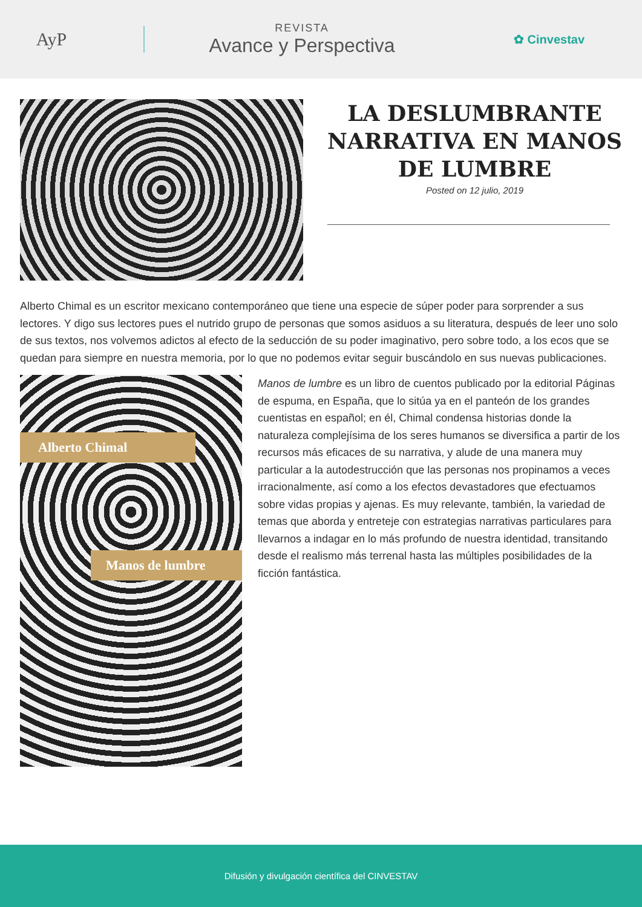AyP
REVISTA
Avance y Perspectiva
✿ Cinvestav
LA DESLUMBRANTE NARRATIVA EN MANOS DE LUMBRE
Posted on 12 julio, 2019
Alberto Chimal es un escritor mexicano contemporáneo que tiene una especie de súper poder para sorprender a sus lectores. Y digo sus lectores pues el nutrido grupo de personas que somos asiduos a su literatura, después de leer uno solo de sus textos, nos volvemos adictos al efecto de la seducción de su poder imaginativo, pero sobre todo, a los ecos que se quedan para siempre en nuestra memoria, por lo que no podemos evitar seguir buscándolo en sus nuevas publicaciones.
Alberto Chimal
Manos de lumbre
Manos de lumbre es un libro de cuentos publicado por la editorial Páginas de espuma, en España, que lo sitúa ya en el panteón de los grandes cuentistas en español; en él, Chimal condensa historias donde la naturaleza complejísima de los seres humanos se diversifica a partir de los recursos más eficaces de su narrativa, y alude de una manera muy particular a la autodestrucción que las personas nos propinamos a veces irracionalmente, así como a los efectos devastadores que efectuamos sobre vidas propias y ajenas. Es muy relevante, también, la variedad de temas que aborda y entreteje con estrategias narrativas particulares para llevarnos a indagar en lo más profundo de nuestra identidad, transitando desde el realismo más terrenal hasta las múltiples posibilidades de la ficción fantástica.
Difusión y divulgación científica del CINVESTAV